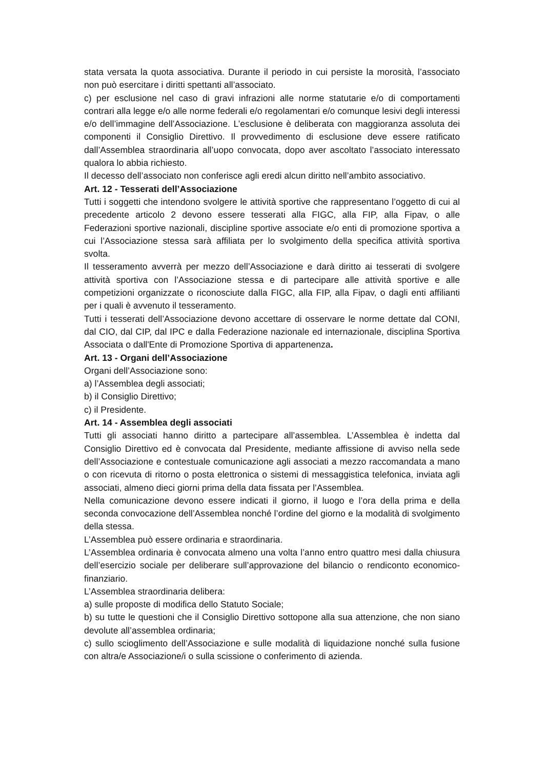stata versata la quota associativa. Durante il periodo in cui persiste la morosità, l’associato non può esercitare i diritti spettanti all’associato.
c) per esclusione nel caso di gravi infrazioni alle norme statutarie e/o di comportamenti contrari alla legge e/o alle norme federali e/o regolamentari e/o comunque lesivi degli interessi e/o dell’immagine dell’Associazione. L’esclusione è deliberata con maggioranza assoluta dei componenti il Consiglio Direttivo. Il provvedimento di esclusione deve essere ratificato dall’Assemblea straordinaria all’uopo convocata, dopo aver ascoltato l’associato interessato qualora lo abbia richiesto.
Il decesso dell’associato non conferisce agli eredi alcun diritto nell’ambito associativo.
Art. 12 - Tesserati dell’Associazione
Tutti i soggetti che intendono svolgere le attività sportive che rappresentano l’oggetto di cui al precedente articolo 2 devono essere tesserati alla FIGC, alla FIP, alla Fipav, o alle Federazioni sportive nazionali, discipline sportive associate e/o enti di promozione sportiva a cui l’Associazione stessa sarà affiliata per lo svolgimento della specifica attività sportiva svolta.
Il tesseramento avverrà per mezzo dell’Associazione e darà diritto ai tesserati di svolgere attività sportiva con l’Associazione stessa e di partecipare alle attività sportive e alle competizioni organizzate o riconosciute dalla FIGC, alla FIP, alla Fipav, o dagli enti affilianti per i quali è avvenuto il tesseramento.
Tutti i tesserati dell’Associazione devono accettare di osservare le norme dettate dal CONI, dal CIO, dal CIP, dal IPC e dalla Federazione nazionale ed internazionale, disciplina Sportiva Associata o dall'Ente di Promozione Sportiva di appartenenza.
Art. 13 - Organi dell’Associazione
Organi dell’Associazione sono:
a) l’Assemblea degli associati;
b) il Consiglio Direttivo;
c) il Presidente.
Art. 14 - Assemblea degli associati
Tutti gli associati hanno diritto a partecipare all’assemblea. L’Assemblea è indetta dal Consiglio Direttivo ed è convocata dal Presidente, mediante affissione di avviso nella sede dell’Associazione e contestuale comunicazione agli associati a mezzo raccomandata a mano o con ricevuta di ritorno o posta elettronica o sistemi di messaggistica telefonica, inviata agli associati, almeno dieci giorni prima della data fissata per l’Assemblea.
Nella comunicazione devono essere indicati il giorno, il luogo e l’ora della prima e della seconda convocazione dell’Assemblea nonché l’ordine del giorno e la modalità di svolgimento della stessa.
L’Assemblea può essere ordinaria e straordinaria.
L’Assemblea ordinaria è convocata almeno una volta l’anno entro quattro mesi dalla chiusura dell’esercizio sociale per deliberare sull’approvazione del bilancio o rendiconto economico-finanziario.
L’Assemblea straordinaria delibera:
a) sulle proposte di modifica dello Statuto Sociale;
b) su tutte le questioni che il Consiglio Direttivo sottopone alla sua attenzione, che non siano devolute all’assemblea ordinaria;
c) sullo scioglimento dell’Associazione e sulle modalità di liquidazione nonché sulla fusione con altra/e Associazione/i o sulla scissione o conferimento di azienda.